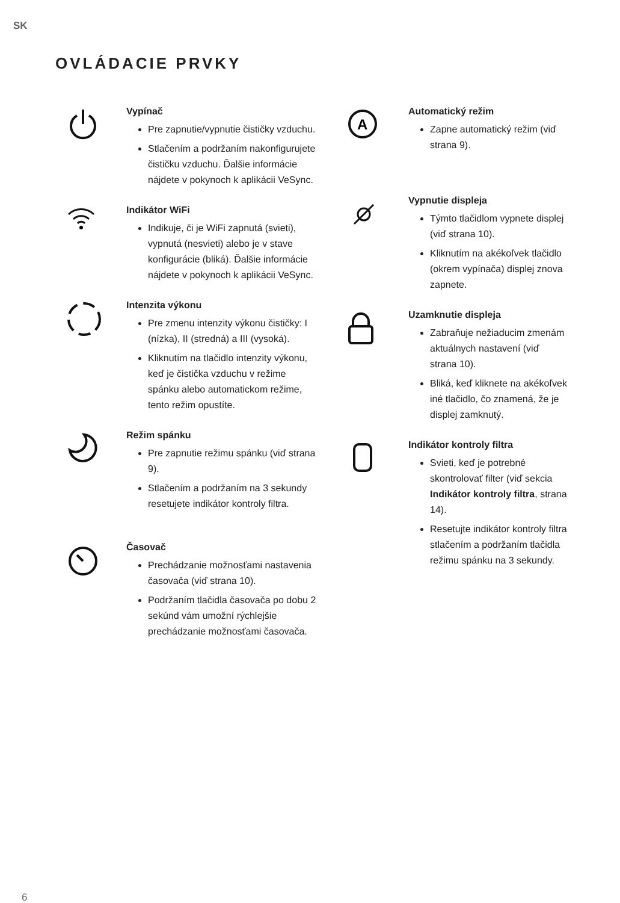SK
OVLÁDACIE PRVKY
Vypínač
Pre zapnutie/vypnutie čističky vzduchu.
Stlačením a podržaním nakonfigurujete čističku vzduchu. Ďalšie informácie nájdete v pokynoch k aplikácii VeSync.
Indikátor WiFi
Indikuje, či je WiFi zapnutá (svieti), vypnutá (nesvieti) alebo je v stave konfigurácie (bliká). Ďalšie informácie nájdete v pokynoch k aplikácii VeSync.
Intenzita výkonu
Pre zmenu intenzity výkonu čističky: I (nízka), II (stredná) a III (vysoká).
Kliknutím na tlačidlo intenzity výkonu, keď je čistička vzduchu v režime spánku alebo automatickom režime, tento režim opustíte.
Režim spánku
Pre zapnutie režimu spánku (viď strana 9).
Stlačením a podržaním na 3 sekundy resetujete indikátor kontroly filtra.
Časovač
Prechádzanie možnosťami nastavenia časovača (viď strana 10).
Podržaním tlačidla časovača po dobu 2 sekúnd vám umožní rýchlejšie prechádzanie možnosťami časovača.
A
Automatický režim
Zapne automatický režim (viď strana 9).
Vypnutie displeja
Týmto tlačidlom vypnete displej (viď strana 10).
Kliknutím na akékoľvek tlačidlo (okrem vypínača) displej znova zapnete.
Uzamknutie displeja
Zabraňuje nežiaducim zmenám aktuálnych nastavení (viď strana 10).
Bliká, keď kliknete na akékoľvek iné tlačidlo, čo znamená, že je displej zamknutý.
Indikátor kontroly filtra
Svieti, keď je potrebné skontrolovať filter (viď sekcia Indikátor kontroly filtra, strana 14).
Resetujte indikátor kontroly filtra stlačením a podržaním tlačidla režimu spánku na 3 sekundy.
6